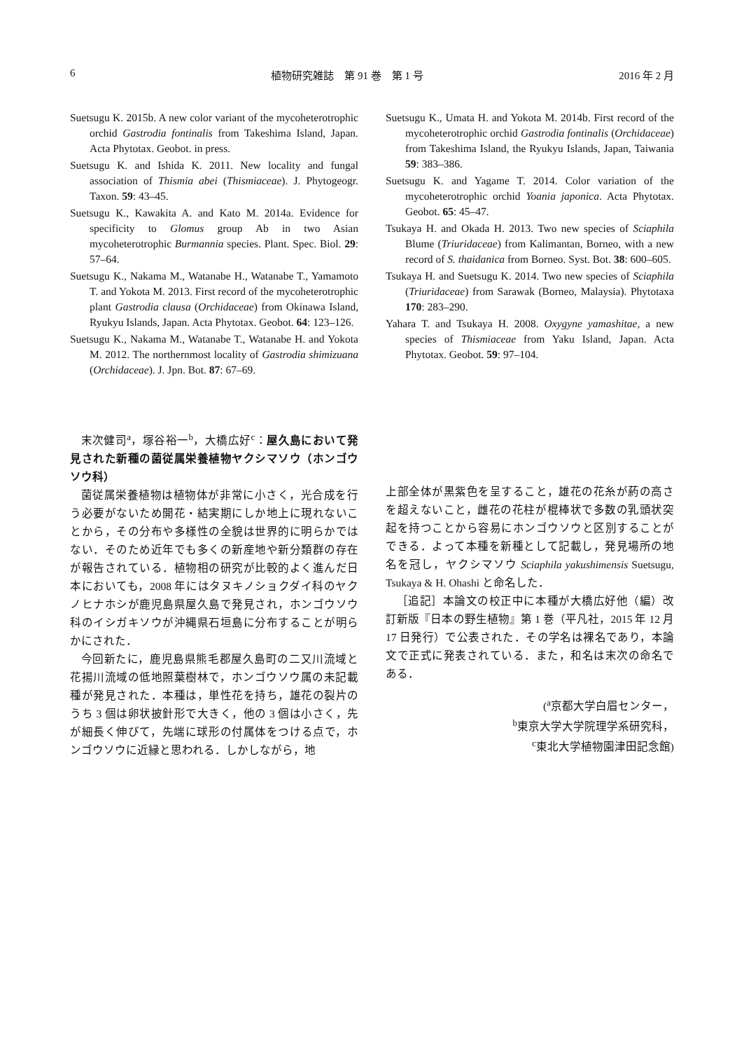6 植物研究雑誌　第 91 巻　第 1 号 2016 年 2 月
Suetsugu K. 2015b. A new color variant of the mycoheterotrophic orchid Gastrodia fontinalis from Takeshima Island, Japan. Acta Phytotax. Geobot. in press.
Suetsugu K. and Ishida K. 2011. New locality and fungal association of Thismia abei (Thismiaceae). J. Phytogeogr. Taxon. 59: 43–45.
Suetsugu K., Kawakita A. and Kato M. 2014a. Evidence for specificity to Glomus group Ab in two Asian mycoheterotrophic Burmannia species. Plant. Spec. Biol. 29: 57–64.
Suetsugu K., Nakama M., Watanabe H., Watanabe T., Yamamoto T. and Yokota M. 2013. First record of the mycoheterotrophic plant Gastrodia clausa (Orchidaceae) from Okinawa Island, Ryukyu Islands, Japan. Acta Phytotax. Geobot. 64: 123–126.
Suetsugu K., Nakama M., Watanabe T., Watanabe H. and Yokota M. 2012. The northernmost locality of Gastrodia shimizuana (Orchidaceae). J. Jpn. Bot. 87: 67–69.
Suetsugu K., Umata H. and Yokota M. 2014b. First record of the mycoheterotrophic orchid Gastrodia fontinalis (Orchidaceae) from Takeshima Island, the Ryukyu Islands, Japan, Taiwania 59: 383–386.
Suetsugu K. and Yagame T. 2014. Color variation of the mycoheterotrophic orchid Yoania japonica. Acta Phytotax. Geobot. 65: 45–47.
Tsukaya H. and Okada H. 2013. Two new species of Sciaphila Blume (Triuridaceae) from Kalimantan, Borneo, with a new record of S. thaidanica from Borneo. Syst. Bot. 38: 600–605.
Tsukaya H. and Suetsugu K. 2014. Two new species of Sciaphila (Triuridaceae) from Sarawak (Borneo, Malaysia). Phytotaxa 170: 283–290.
Yahara T. and Tsukaya H. 2008. Oxygyne yamashitae, a new species of Thismiaceae from Yaku Island, Japan. Acta Phytotax. Geobot. 59: 97–104.
末次健司<sup>a</sup>，塚谷裕一<sup>b</sup>，大橋広好<sup>c</sup>：屋久島において発見された新種の菌従属栄養植物ヤクシマソウ（ホンゴウソウ科）
菌従属栄養植物は植物体が非常に小さく，光合成を行う必要がないため開花・結実期にしか地上に現れないことから，その分布や多様性の全貌は世界的に明らかではない．そのため近年でも多くの新産地や新分類群の存在が報告されている．植物相の研究が比較的よく進んだ日本においても，2008 年にはタヌキノショクダイ科のヤクノヒナホシが鹿児島県屋久島で発見され，ホンゴウソウ科のイシガキソウが沖縄県石垣島に分布することが明らかにされた．
今回新たに，鹿児島県熊毛郡屋久島町の二又川流域と花揚川流域の低地照葉樹林で，ホンゴウソウ属の未記載種が発見された．本種は，単性花を持ち，雄花の裂片のうち 3 個は卵状披針形で大きく，他の 3 個は小さく，先が細長く伸びて，先端に球形の付属体をつける点で，ホンゴウソウに近縁と思われる．しかしながら，地
上部全体が黒紫色を呈すること，雄花の花糸が葯の高さを超えないこと，雌花の花柱が棍棒状で多数の乳頭状突起を持つことから容易にホンゴウソウと区別することができる．よって本種を新種として記載し，発見場所の地名を冠し，ヤクシマソウ Sciaphila yakushimensis Suetsugu, Tsukaya & H. Ohashi と命名した．
［追記］本論文の校正中に本種が大橋広好他（編）改訂新版『日本の野生植物』第 1 巻（平凡社，2015 年 12 月 17 日発行）で公表された．その学名は裸名であり，本論文で正式に発表されている．また，和名は末次の命名である．
(<sup>a</sup>京都大学白眉センター，
<sup>b</sup> 東京大学大学院理学系研究科，
<sup>c</sup> 東北大学植物園津田記念館)